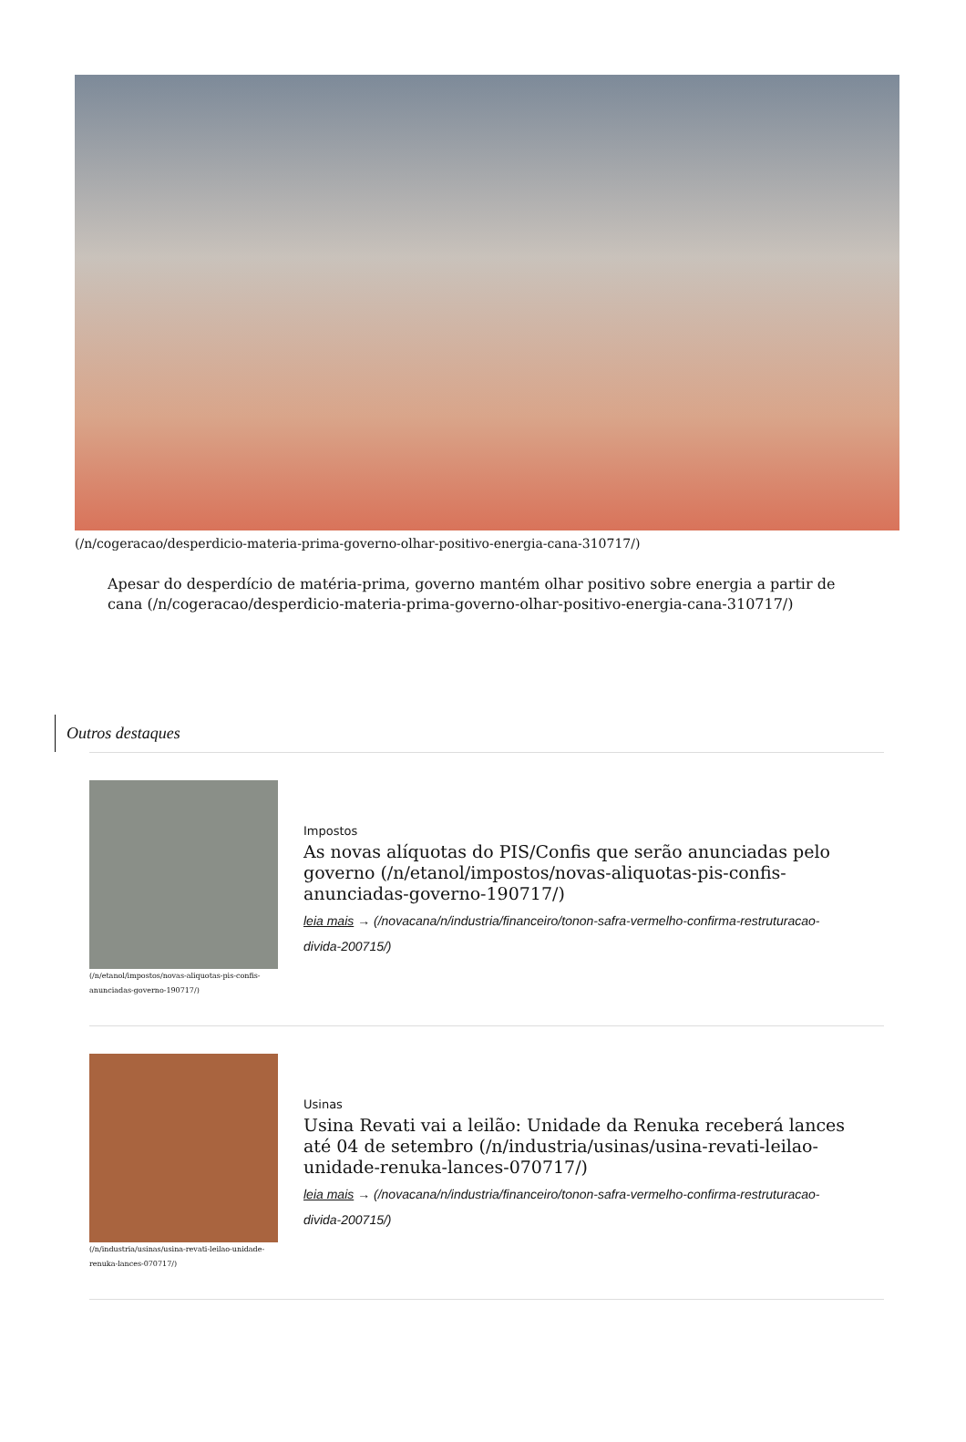(/n/cogeracao/desperdicio-materia-prima-governo-olhar-positivo-energia-cana-310717/)
Apesar do desperdício de matéria-prima, governo mantém olhar positivo sobre energia a partir de cana (/n/cogeracao/desperdicio-materia-prima-governo-olhar-positivo-energia-cana-310717/)
Outros destaques
(/n/etanol/impostos/novas-aliquotas-pis-confis-anunciadas-governo-190717/)
Impostos
As novas alíquotas do PIS/Confis que serão anunciadas pelo governo (/n/etanol/impostos/novas-aliquotas-pis-confis-anunciadas-governo-190717/)
leia mais → (/novacana/n/industria/financeiro/tonon-safra-vermelho-confirma-restruturacao-divida-200715/)
(/n/industria/usinas/usina-revati-leilao-unidade-renuka-lances-070717/)
Usinas
Usina Revati vai a leilão: Unidade da Renuka receberá lances até 04 de setembro (/n/industria/usinas/usina-revati-leilao-unidade-renuka-lances-070717/)
leia mais → (/novacana/n/industria/financeiro/tonon-safra-vermelho-confirma-restruturacao-divida-200715/)